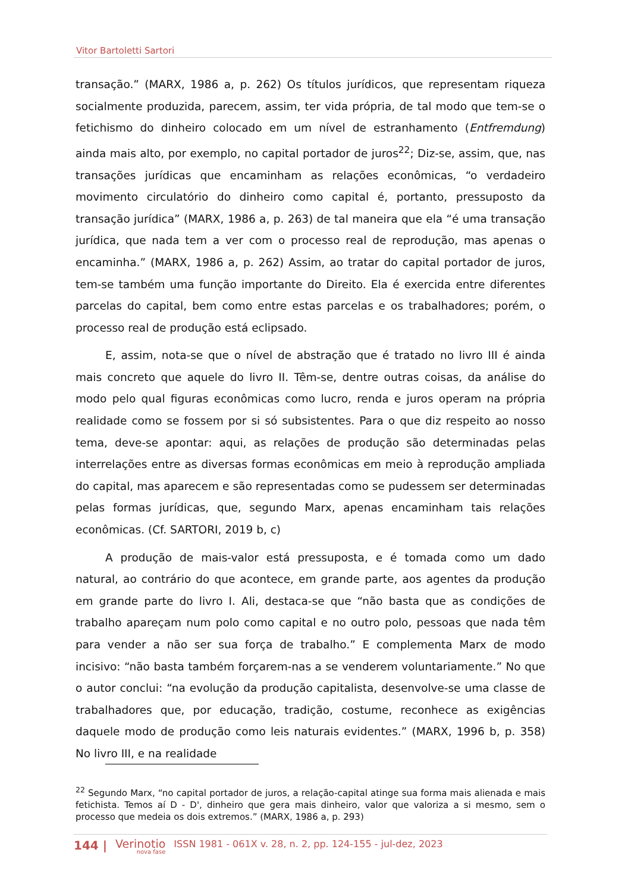Vitor Bartoletti Sartori
transação.” (MARX, 1986 a, p. 262) Os títulos jurídicos, que representam riqueza socialmente produzida, parecem, assim, ter vida própria, de tal modo que tem-se o fetichismo do dinheiro colocado em um nível de estranhamento (Entfremdung) ainda mais alto, por exemplo, no capital portador de juros<sup>22</sup>; Diz-se, assim, que, nas transações jurídicas que encaminham as relações econômicas, “o verdadeiro movimento circulatório do dinheiro como capital é, portanto, pressuposto da transação jurídica” (MARX, 1986 a, p. 263) de tal maneira que ela “é uma transação jurídica, que nada tem a ver com o processo real de reprodução, mas apenas o encaminha.” (MARX, 1986 a, p. 262) Assim, ao tratar do capital portador de juros, tem-se também uma função importante do Direito. Ela é exercida entre diferentes parcelas do capital, bem como entre estas parcelas e os trabalhadores; porém, o processo real de produção está eclipsado.
E, assim, nota-se que o nível de abstração que é tratado no livro III é ainda mais concreto que aquele do livro II. Têm-se, dentre outras coisas, da análise do modo pelo qual figuras econômicas como lucro, renda e juros operam na própria realidade como se fossem por si só subsistentes. Para o que diz respeito ao nosso tema, deve-se apontar: aqui, as relações de produção são determinadas pelas interrelações entre as diversas formas econômicas em meio à reprodução ampliada do capital, mas aparecem e são representadas como se pudessem ser determinadas pelas formas jurídicas, que, segundo Marx, apenas encaminham tais relações econômicas. (Cf. SARTORI, 2019 b, c)
A produção de mais-valor está pressuposta, e é tomada como um dado natural, ao contrário do que acontece, em grande parte, aos agentes da produção em grande parte do livro I. Ali, destaca-se que “não basta que as condições de trabalho apareçam num polo como capital e no outro polo, pessoas que nada têm para vender a não ser sua força de trabalho.” E complementa Marx de modo incisivo: “não basta também forçarem-nas a se venderem voluntariamente.” No que o autor conclui: “na evolução da produção capitalista, desenvolve-se uma classe de trabalhadores que, por educação, tradição, costume, reconhece as exigências daquele modo de produção como leis naturais evidentes.” (MARX, 1996 b, p. 358) No livro III, e na realidade
<sup>22</sup> Segundo Marx, “no capital portador de juros, a relação-capital atinge sua forma mais alienada e mais fetichista. Temos aí D - D', dinheiro que gera mais dinheiro, valor que valoriza a si mesmo, sem o processo que medeia os dois extremos.” (MARX, 1986 a, p. 293)
144 | Verinotio
nova fase ISSN 1981 - 061X v. 28, n. 2, pp. 124-155 - jul-dez, 2023